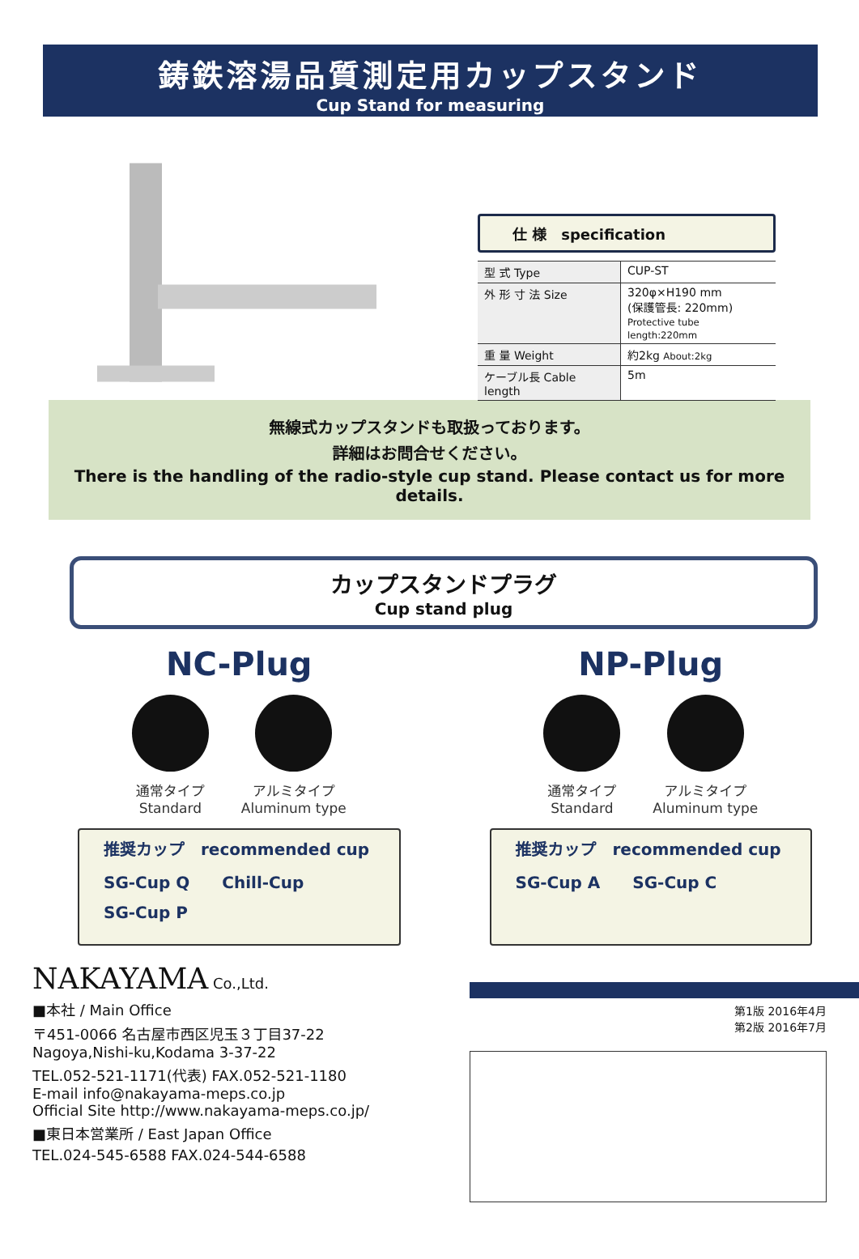鋳鉄溶湯品質測定用カップスタンド
Cup Stand for measuring
仕 様　specification
| 型 式 Type | CUP-ST |
| 外 形 寸 法 Size | 320φ×H190 mm (保護管長: 220mm) Protective tube length:220mm |
| 重 量 Weight | 約2kg About:2kg |
| ケーブル長 Cable length | 5m |
無線式カップスタンドも取扱っております。
詳細はお問合せください。
There is the handling of the radio-style cup stand. Please contact us for more details.
カップスタンドプラグ
Cup stand plug
NC-Plug
通常タイプ
Standard
アルミタイプ
Aluminum type
推奨カップ　recommended cup
SG-Cup Q　　Chill-Cup
SG-Cup P
NP-Plug
通常タイプ
Standard
アルミタイプ
Aluminum type
推奨カップ　recommended cup
SG-Cup A　　SG-Cup C
NAKAYAMA Co.,Ltd.
■本社 / Main Office
〒451-0066 名古屋市西区児玉３丁目37-22
Nagoya,Nishi-ku,Kodama 3-37-22
TEL.052-521-1171(代表) FAX.052-521-1180
E-mail info@nakayama-meps.co.jp
Official Site http://www.nakayama-meps.co.jp/
■東日本営業所 / East Japan Office
TEL.024-545-6588 FAX.024-544-6588
第1版 2016年4月
第2版 2016年7月